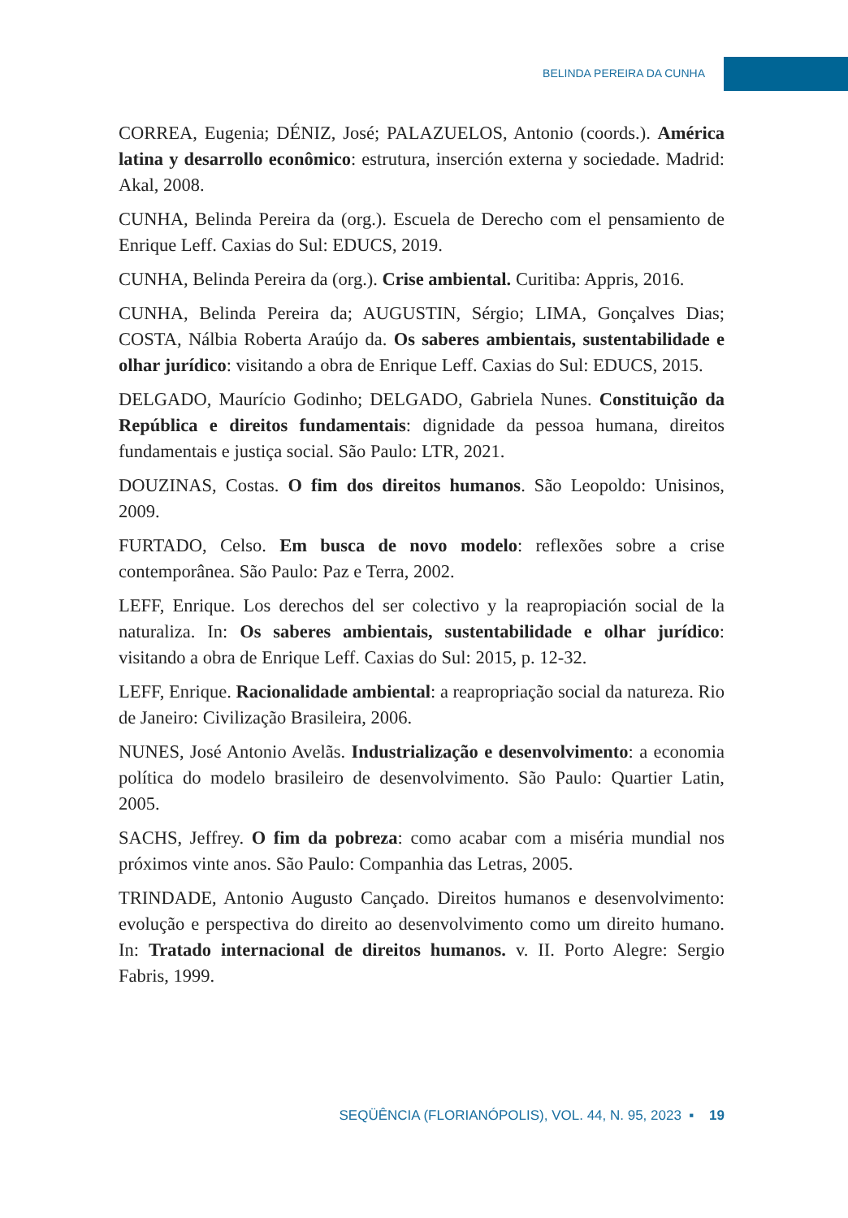BELINDA PEREIRA DA CUNHA
CORREA, Eugenia; DÉNIZ, José; PALAZUELOS, Antonio (coords.). América latina y desarrollo econômico: estrutura, inserción externa y sociedade. Madrid: Akal, 2008.
CUNHA, Belinda Pereira da (org.). Escuela de Derecho com el pensamiento de Enrique Leff. Caxias do Sul: EDUCS, 2019.
CUNHA, Belinda Pereira da (org.). Crise ambiental. Curitiba: Appris, 2016.
CUNHA, Belinda Pereira da; AUGUSTIN, Sérgio; LIMA, Gonçalves Dias; COSTA, Nálbia Roberta Araújo da. Os saberes ambientais, sustentabilidade e olhar jurídico: visitando a obra de Enrique Leff. Caxias do Sul: EDUCS, 2015.
DELGADO, Maurício Godinho; DELGADO, Gabriela Nunes. Constituição da República e direitos fundamentais: dignidade da pessoa humana, direitos fundamentais e justiça social. São Paulo: LTR, 2021.
DOUZINAS, Costas. O fim dos direitos humanos. São Leopoldo: Unisinos, 2009.
FURTADO, Celso. Em busca de novo modelo: reflexões sobre a crise contemporânea. São Paulo: Paz e Terra, 2002.
LEFF, Enrique. Los derechos del ser colectivo y la reapropiación social de la naturaliza. In: Os saberes ambientais, sustentabilidade e olhar jurídico: visitando a obra de Enrique Leff. Caxias do Sul: 2015, p. 12-32.
LEFF, Enrique. Racionalidade ambiental: a reapropriação social da natureza. Rio de Janeiro: Civilização Brasileira, 2006.
NUNES, José Antonio Avelãs. Industrialização e desenvolvimento: a economia política do modelo brasileiro de desenvolvimento. São Paulo: Quartier Latin, 2005.
SACHS, Jeffrey. O fim da pobreza: como acabar com a miséria mundial nos próximos vinte anos. São Paulo: Companhia das Letras, 2005.
TRINDADE, Antonio Augusto Cançado. Direitos humanos e desenvolvimento: evolução e perspectiva do direito ao desenvolvimento como um direito humano. In: Tratado internacional de direitos humanos. v. II. Porto Alegre: Sergio Fabris, 1999.
SEQÜÊNCIA (FLORIANÓPOLIS), VOL. 44, N. 95, 2023 ▪ 19